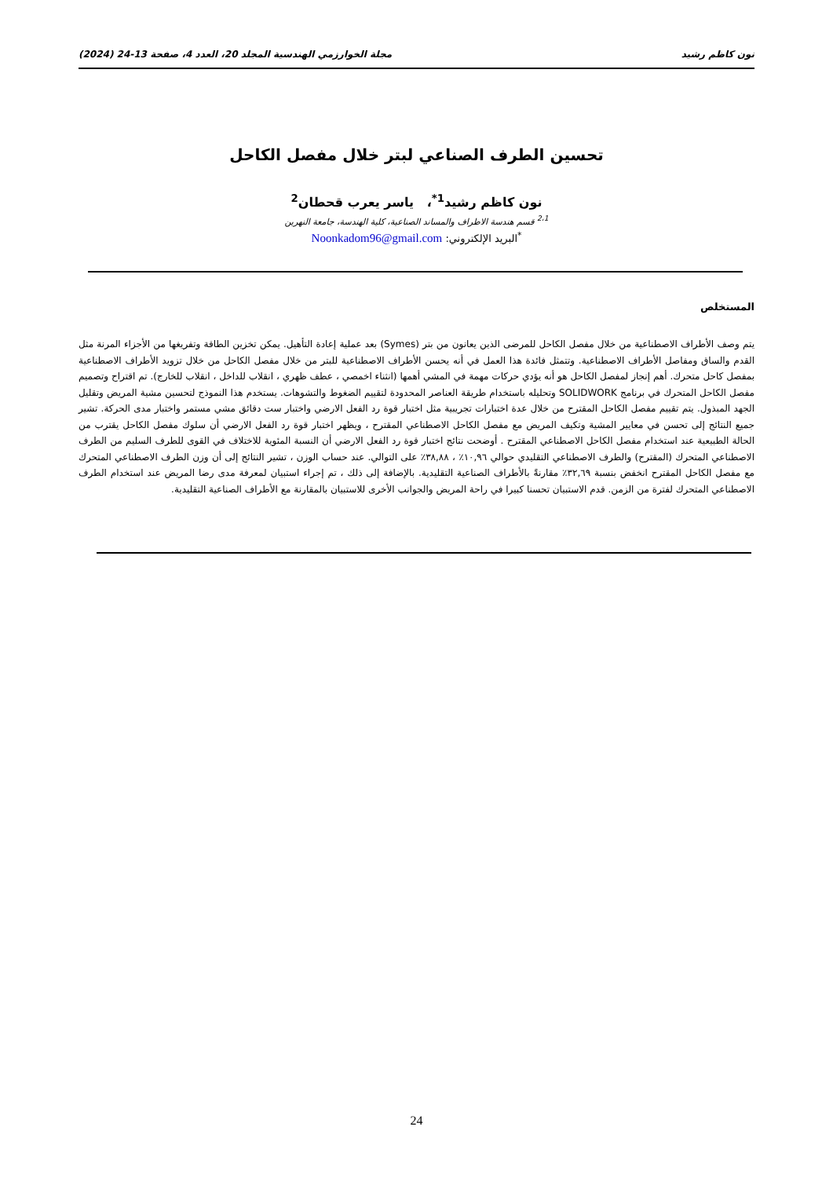نون كاظم رشيد مجلة الخوارزمي الهندسية المجلد 20، العدد 4، صفحة 13-24 (2024)
تحسين الطرف الصناعي لبتر خلال مفصل الكاحل
نون كاظم رشيد<sup>1*</sup>، ياسر يعرب قحطان<sup>2</sup>
<sup>2،1</sup> قسم هندسة الاطراف والمساند الصناعية، كلية الهندسة، جامعة النهرين
<sup>*</sup> البريد الإلكتروني: Noonkadom96@gmail.com
المستخلص
يتم وصف الأطراف الاصطناعية من خلال مفصل الكاحل للمرضى الذين يعانون من بتر (Symes) بعد عملية إعادة التأهيل. يمكن تخزين الطاقة وتفريغها من الأجزاء المرنة مثل القدم والساق ومفاصل الأطراف الاصطناعية. وتتمثل فائدة هذا العمل في أنه يحسن الأطراف الاصطناعية للبتر من خلال مفصل الكاحل من خلال تزويد الأطراف الاصطناعية بمفصل كاحل متحرك. أهم إنجاز لمفصل الكاحل هو أنه يؤدي حركات مهمة في المشي أهمها (انثناء اخمصي ، عطف ظهري ، انقلاب للداخل ، انقلاب للخارج). تم اقتراح وتصميم مفصل الكاحل المتحرك في برنامج SOLIDWORK وتحليله باستخدام طريقة العناصر المحدودة لتقييم الضغوط والتشوهات. يستخدم هذا النموذج لتحسين مشية المريض وتقليل الجهد المبذول. يتم تقييم مفصل الكاحل المقترح من خلال عدة اختبارات تجريبية مثل اختبار قوة رد الفعل الارضي واختبار ست دقائق مشي مستمر واختبار مدى الحركة. تشير جميع النتائج إلى تحسن في معايير المشية وتكيف المريض مع مفصل الكاحل الاصطناعي المقترح ، ويظهر اختبار قوة رد الفعل الارضي أن سلوك مفصل الكاحل يقترب من الحالة الطبيعية عند استخدام مفصل الكاحل الاصطناعي المقترح . أوضحت نتائج اختبار قوة رد الفعل الارضي أن النسبة المئوية للاختلاف في القوى للطرف السليم من الطرف الاصطناعي المتحرك (المقترح) والطرف الاصطناعي التقليدي حوالي ١٠,٩٦٪ ، ٣٨,٨٨٪ على التوالي. عند حساب الوزن ، تشير النتائج إلى أن وزن الطرف الاصطناعي المتحرك مع مفصل الكاحل المقترح انخفض بنسبة ٣٢,٦٩٪ مقارنةً بالأطراف الصناعية التقليدية. بالإضافة إلى ذلك ، تم إجراء استبيان لمعرفة مدى رضا المريض عند استخدام الطرف الاصطناعي المتحرك لفترة من الزمن. قدم الاستبيان تحسنا كبيرا في راحة المريض والجوانب الأخرى للاستبيان بالمقارنة مع الأطراف الصناعية التقليدية.
24